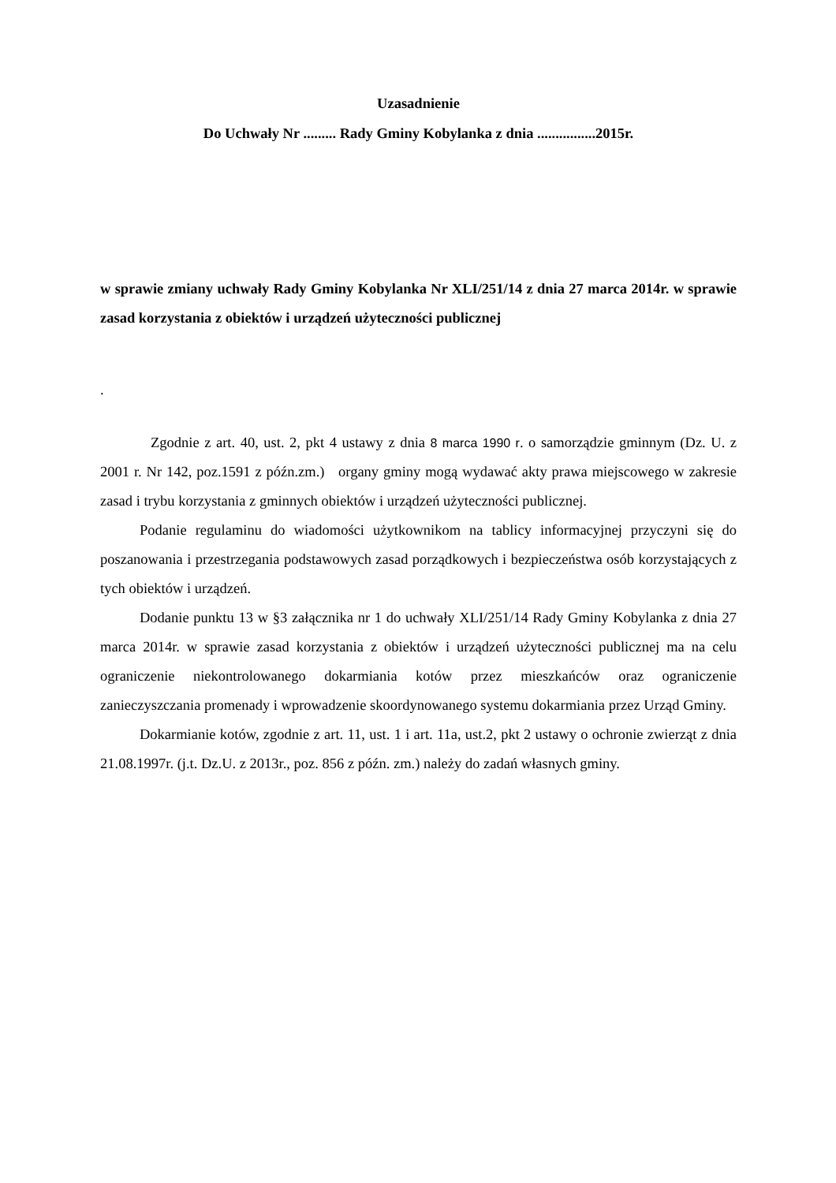Uzasadnienie
Do Uchwały Nr ......... Rady Gminy Kobylanka z dnia ................2015r.
w sprawie zmiany uchwały Rady Gminy Kobylanka Nr XLI/251/14 z dnia 27 marca 2014r. w sprawie zasad korzystania z obiektów i urządzeń użyteczności publicznej
.
Zgodnie z art. 40, ust. 2, pkt 4 ustawy z dnia 8 marca 1990 r. o samorządzie gminnym (Dz. U. z 2001 r. Nr 142, poz.1591 z późn.zm.) organy gminy mogą wydawać akty prawa miejscowego w zakresie zasad i trybu korzystania z gminnych obiektów i urządzeń użyteczności publicznej.
Podanie regulaminu do wiadomości użytkownikom na tablicy informacyjnej przyczyni się do poszanowania i przestrzegania podstawowych zasad porządkowych i bezpieczeństwa osób korzystających z tych obiektów i urządzeń.
Dodanie punktu 13 w §3 załącznika nr 1 do uchwały XLI/251/14 Rady Gminy Kobylanka z dnia 27 marca 2014r. w sprawie zasad korzystania z obiektów i urządzeń użyteczności publicznej ma na celu ograniczenie niekontrolowanego dokarmiania kotów przez mieszkańców oraz ograniczenie zanieczyszczania promenady i wprowadzenie skoordynowanego systemu dokarmiania przez Urząd Gminy.
Dokarmianie kotów, zgodnie z art. 11, ust. 1 i art. 11a, ust.2, pkt 2 ustawy o ochronie zwierząt z dnia 21.08.1997r. (j.t. Dz.U. z 2013r., poz. 856 z późn. zm.) należy do zadań własnych gminy.